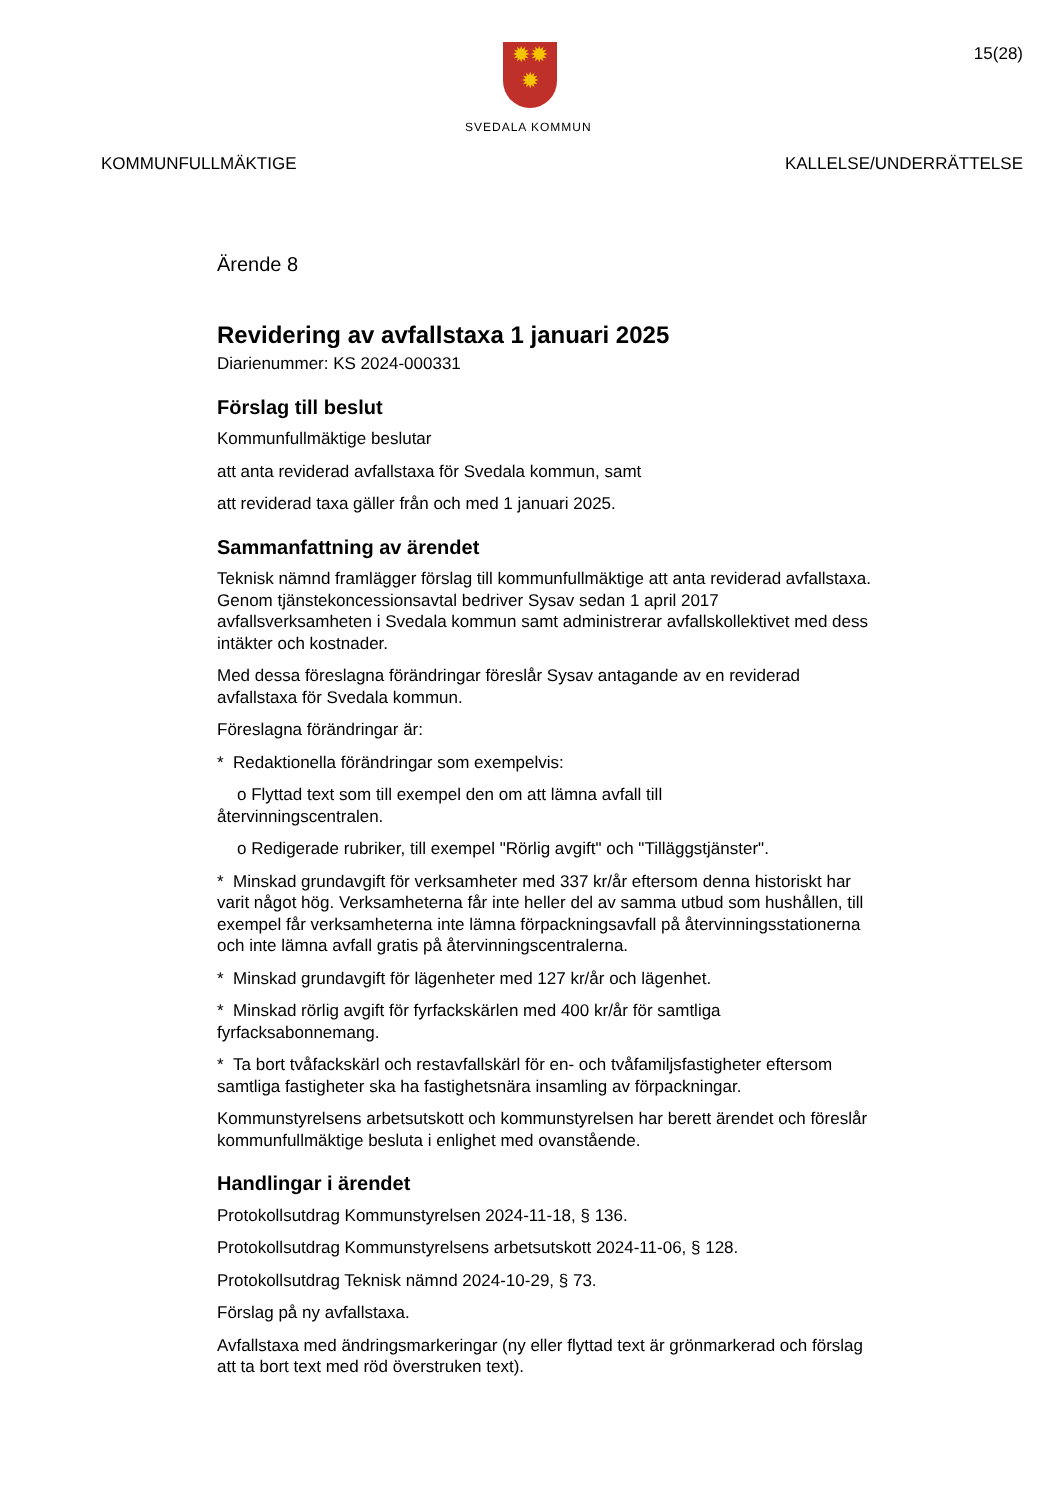✹✹
✹
SVEDALA KOMMUN
15(28)
KOMMUNFULLMÄKTIGE KALLELSE/UNDERRÄTTELSE
Ärende 8
Revidering av avfallstaxa 1 januari 2025
Diarienummer: KS 2024-000331
Förslag till beslut
Kommunfullmäktige beslutar
att anta reviderad avfallstaxa för Svedala kommun, samt
att reviderad taxa gäller från och med 1 januari 2025.
Sammanfattning av ärendet
Teknisk nämnd framlägger förslag till kommunfullmäktige att anta reviderad avfallstaxa. Genom tjänstekoncessionsavtal bedriver Sysav sedan 1 april 2017 avfallsverksamheten i Svedala kommun samt administrerar avfallskollektivet med dess intäkter och kostnader.
Med dessa föreslagna förändringar föreslår Sysav antagande av en reviderad avfallstaxa för Svedala kommun.
Föreslagna förändringar är:
* Redaktionella förändringar som exempelvis:
o Flyttad text som till exempel den om att lämna avfall till
återvinningscentralen.
o Redigerade rubriker, till exempel "Rörlig avgift" och "Tilläggstjänster".
* Minskad grundavgift för verksamheter med 337 kr/år eftersom denna historiskt har varit något hög. Verksamheterna får inte heller del av samma utbud som hushållen, till exempel får verksamheterna inte lämna förpackningsavfall på återvinningsstationerna och inte lämna avfall gratis på återvinningscentralerna.
* Minskad grundavgift för lägenheter med 127 kr/år och lägenhet.
* Minskad rörlig avgift för fyrfackskärlen med 400 kr/år för samtliga fyrfacksabonnemang.
* Ta bort tvåfackskärl och restavfallskärl för en- och tvåfamiljsfastigheter eftersom samtliga fastigheter ska ha fastighetsnära insamling av förpackningar.
Kommunstyrelsens arbetsutskott och kommunstyrelsen har berett ärendet och föreslår kommunfullmäktige besluta i enlighet med ovanstående.
Handlingar i ärendet
Protokollsutdrag Kommunstyrelsen 2024-11-18, § 136.
Protokollsutdrag Kommunstyrelsens arbetsutskott 2024-11-06, § 128.
Protokollsutdrag Teknisk nämnd 2024-10-29, § 73.
Förslag på ny avfallstaxa.
Avfallstaxa med ändringsmarkeringar (ny eller flyttad text är grönmarkerad och förslag att ta bort text med röd överstruken text).